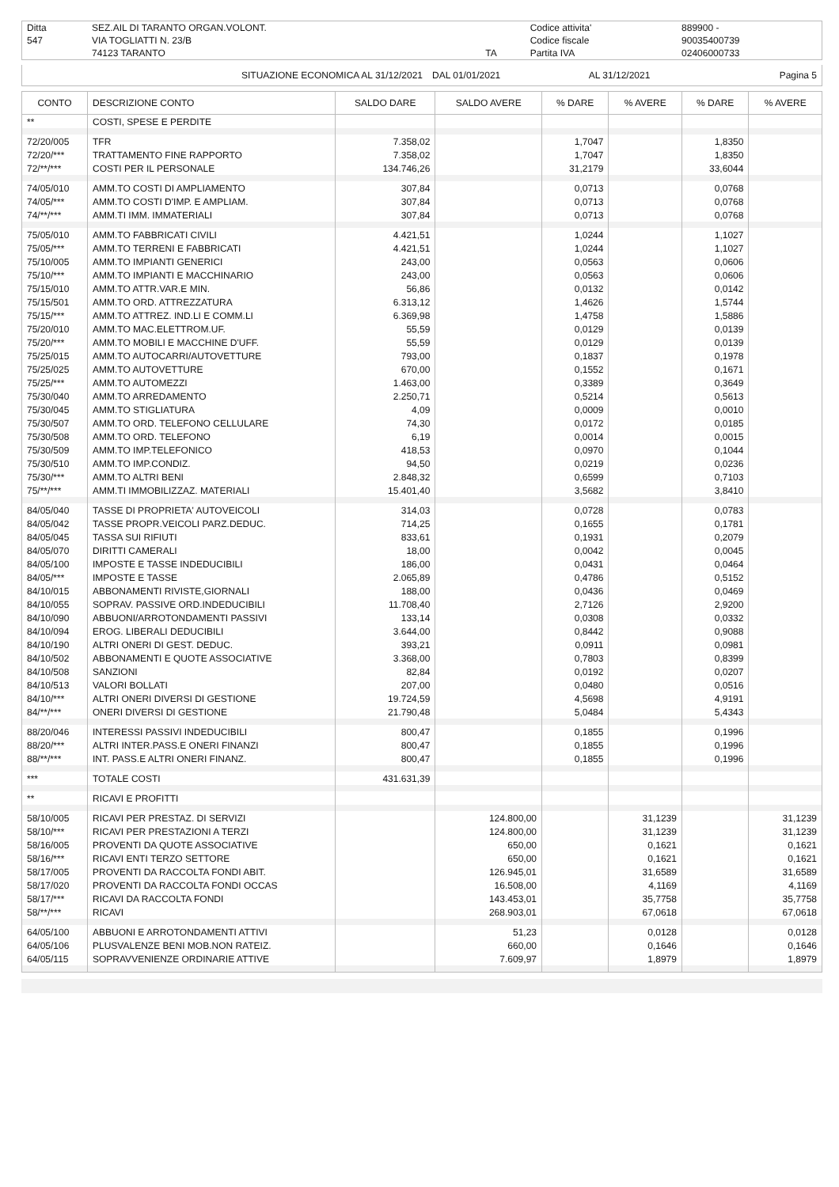| Ditta | SEZ.AIL DI TARANTO ORGAN.VOLONT. | | Codice attivita' | 889900 - |
| 547 | VIA TOGLIATTI N. 23/B | | Codice fiscale | 90035400739 |
| | 74123 TARANTO | TA | Partita IVA | 02406000733 |
| SITUAZIONE ECONOMICA AL 31/12/2021 | DAL 01/01/2021 | AL 31/12/2021 | Pagina 5 |
| CONTO | DESCRIZIONE CONTO | SALDO DARE | SALDO AVERE | % DARE | % AVERE | % DARE | % AVERE |
| --- | --- | --- | --- | --- | --- | --- | --- |
| ** | COSTI, SPESE E PERDITE | | | | | | |
| 72/20/005 | TFR | 7.358,02 | | 1,7047 | | 1,8350 | |
| 72/20/*** | TRATTAMENTO FINE RAPPORTO | 7.358,02 | | 1,7047 | | 1,8350 | |
| 72/**/*** | COSTI PER IL PERSONALE | 134.746,26 | | 31,2179 | | 33,6044 | |
| 74/05/010 | AMM.TO COSTI DI AMPLIAMENTO | 307,84 | | 0,0713 | | 0,0768 | |
| 74/05/*** | AMM.TO COSTI D'IMP. E AMPLIAM. | 307,84 | | 0,0713 | | 0,0768 | |
| 74/**/*** | AMM.TI IMM. IMMATERIALI | 307,84 | | 0,0713 | | 0,0768 | |
| 75/05/010 | AMM.TO FABBRICATI CIVILI | 4.421,51 | | 1,0244 | | 1,1027 | |
| 75/05/*** | AMM.TO TERRENI E FABBRICATI | 4.421,51 | | 1,0244 | | 1,1027 | |
| 75/10/005 | AMM.TO IMPIANTI GENERICI | 243,00 | | 0,0563 | | 0,0606 | |
| 75/10/*** | AMM.TO IMPIANTI E MACCHINARIO | 243,00 | | 0,0563 | | 0,0606 | |
| 75/15/010 | AMM.TO ATTR.VAR.E MIN. | 56,86 | | 0,0132 | | 0,0142 | |
| 75/15/501 | AMM.TO ORD. ATTREZZATURA | 6.313,12 | | 1,4626 | | 1,5744 | |
| 75/15/*** | AMM.TO ATTREZ. IND.LI E COMM.LI | 6.369,98 | | 1,4758 | | 1,5886 | |
| 75/20/010 | AMM.TO MAC.ELETTROM.UF. | 55,59 | | 0,0129 | | 0,0139 | |
| 75/20/*** | AMM.TO MOBILI E MACCHINE D'UFF. | 55,59 | | 0,0129 | | 0,0139 | |
| 75/25/015 | AMM.TO AUTOCARRI/AUTOVETTURE | 793,00 | | 0,1837 | | 0,1978 | |
| 75/25/025 | AMM.TO AUTOVETTURE | 670,00 | | 0,1552 | | 0,1671 | |
| 75/25/*** | AMM.TO AUTOMEZZI | 1.463,00 | | 0,3389 | | 0,3649 | |
| 75/30/040 | AMM.TO ARREDAMENTO | 2.250,71 | | 0,5214 | | 0,5613 | |
| 75/30/045 | AMM.TO STIGLIATURA | 4,09 | | 0,0009 | | 0,0010 | |
| 75/30/507 | AMM.TO ORD. TELEFONO CELLULARE | 74,30 | | 0,0172 | | 0,0185 | |
| 75/30/508 | AMM.TO ORD. TELEFONO | 6,19 | | 0,0014 | | 0,0015 | |
| 75/30/509 | AMM.TO IMP.TELEFONICO | 418,53 | | 0,0970 | | 0,1044 | |
| 75/30/510 | AMM.TO IMP.CONDIZ. | 94,50 | | 0,0219 | | 0,0236 | |
| 75/30/*** | AMM.TO ALTRI BENI | 2.848,32 | | 0,6599 | | 0,7103 | |
| 75/**/*** | AMM.TI IMMOBILIZZAZ. MATERIALI | 15.401,40 | | 3,5682 | | 3,8410 | |
| 84/05/040 | TASSE DI PROPRIETA' AUTOVEICOLI | 314,03 | | 0,0728 | | 0,0783 | |
| 84/05/042 | TASSE PROPR.VEICOLI PARZ.DEDUC. | 714,25 | | 0,1655 | | 0,1781 | |
| 84/05/045 | TASSA SUI RIFIUTI | 833,61 | | 0,1931 | | 0,2079 | |
| 84/05/070 | DIRITTI CAMERALI | 18,00 | | 0,0042 | | 0,0045 | |
| 84/05/100 | IMPOSTE E TASSE INDEDUCIBILI | 186,00 | | 0,0431 | | 0,0464 | |
| 84/05/*** | IMPOSTE E TASSE | 2.065,89 | | 0,4786 | | 0,5152 | |
| 84/10/015 | ABBONAMENTI RIVISTE,GIORNALI | 188,00 | | 0,0436 | | 0,0469 | |
| 84/10/055 | SOPRAV. PASSIVE ORD.INDEDUCIBILI | 11.708,40 | | 2,7126 | | 2,9200 | |
| 84/10/090 | ABBUONI/ARROTONDAMENTI PASSIVI | 133,14 | | 0,0308 | | 0,0332 | |
| 84/10/094 | EROG. LIBERALI DEDUCIBILI | 3.644,00 | | 0,8442 | | 0,9088 | |
| 84/10/190 | ALTRI ONERI DI GEST. DEDUC. | 393,21 | | 0,0911 | | 0,0981 | |
| 84/10/502 | ABBONAMENTI E QUOTE ASSOCIATIVE | 3.368,00 | | 0,7803 | | 0,8399 | |
| 84/10/508 | SANZIONI | 82,84 | | 0,0192 | | 0,0207 | |
| 84/10/513 | VALORI BOLLATI | 207,00 | | 0,0480 | | 0,0516 | |
| 84/10/*** | ALTRI ONERI DIVERSI DI GESTIONE | 19.724,59 | | 4,5698 | | 4,9191 | |
| 84/**/*** | ONERI DIVERSI DI GESTIONE | 21.790,48 | | 5,0484 | | 5,4343 | |
| 88/20/046 | INTERESSI PASSIVI INDEDUCIBILI | 800,47 | | 0,1855 | | 0,1996 | |
| 88/20/*** | ALTRI INTER.PASS.E ONERI FINANZI | 800,47 | | 0,1855 | | 0,1996 | |
| 88/**/*** | INT. PASS.E ALTRI ONERI FINANZ. | 800,47 | | 0,1855 | | 0,1996 | |
| *** | TOTALE COSTI | 431.631,39 | | | | | |
| ** | RICAVI E PROFITTI | | | | | | |
| 58/10/005 | RICAVI PER PRESTAZ. DI SERVIZI | | 124.800,00 | | 31,1239 | | 31,1239 |
| 58/10/*** | RICAVI PER PRESTAZIONI A TERZI | | 124.800,00 | | 31,1239 | | 31,1239 |
| 58/16/005 | PROVENTI DA QUOTE ASSOCIATIVE | | 650,00 | | 0,1621 | | 0,1621 |
| 58/16/*** | RICAVI ENTI TERZO SETTORE | | 650,00 | | 0,1621 | | 0,1621 |
| 58/17/005 | PROVENTI DA RACCOLTA FONDI ABIT. | | 126.945,01 | | 31,6589 | | 31,6589 |
| 58/17/020 | PROVENTI DA RACCOLTA FONDI OCCAS | | 16.508,00 | | 4,1169 | | 4,1169 |
| 58/17/*** | RICAVI DA RACCOLTA FONDI | | 143.453,01 | | 35,7758 | | 35,7758 |
| 58/**/*** | RICAVI | | 268.903,01 | | 67,0618 | | 67,0618 |
| 64/05/100 | ABBUONI E ARROTONDAMENTI ATTIVI | | 51,23 | | 0,0128 | | 0,0128 |
| 64/05/106 | PLUSVALENZE BENI MOB.NON RATEIZ. | | 660,00 | | 0,1646 | | 0,1646 |
| 64/05/115 | SOPRAVVENIENZE ORDINARIE ATTIVE | | 7.609,97 | | 1,8979 | | 1,8979 |